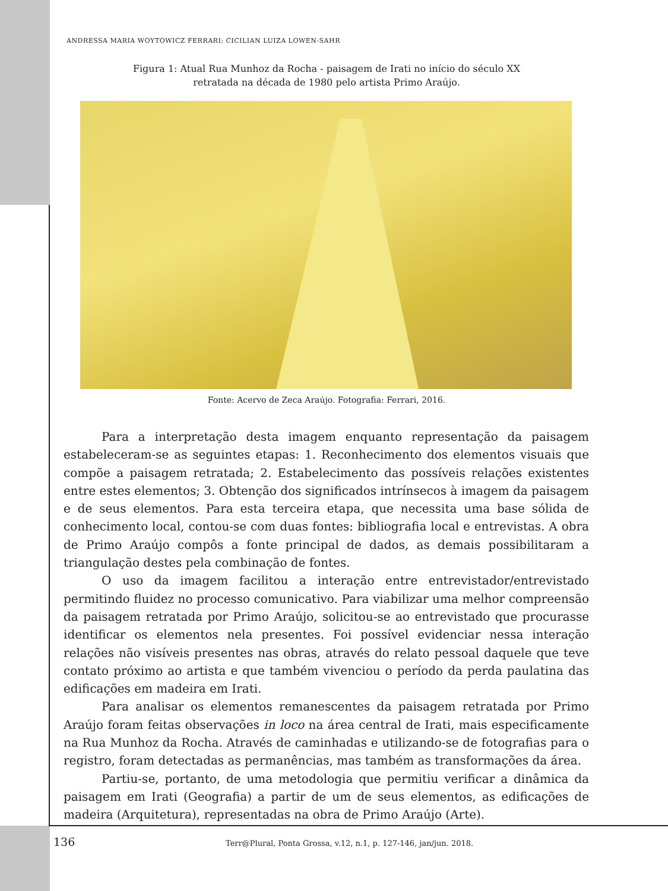ANDRESSA MARIA WOYTOWICZ FERRARI; CICILIAN LUIZA LOWEN-SAHR
Figura 1: Atual Rua Munhoz da Rocha - paisagem de Irati no início do século XX
retratada na década de 1980 pelo artista Primo Araújo.
Fonte: Acervo de Zeca Araújo. Fotografia: Ferrari, 2016.
Para a interpretação desta imagem enquanto representação da paisagem estabeleceram-se as seguintes etapas: 1. Reconhecimento dos elementos visuais que compõe a paisagem retratada; 2. Estabelecimento das possíveis relações existentes entre estes elementos; 3. Obtenção dos significados intrínsecos à imagem da paisagem e de seus elementos. Para esta terceira etapa, que necessita uma base sólida de conhecimento local, contou-se com duas fontes: bibliografia local e entrevistas. A obra de Primo Araújo compôs a fonte principal de dados, as demais possibilitaram a triangulação destes pela combinação de fontes.
O uso da imagem facilitou a interação entre entrevistador/entrevistado permitindo fluidez no processo comunicativo. Para viabilizar uma melhor compreensão da paisagem retratada por Primo Araújo, solicitou-se ao entrevistado que procurasse identificar os elementos nela presentes. Foi possível evidenciar nessa interação relações não visíveis presentes nas obras, através do relato pessoal daquele que teve contato próximo ao artista e que também vivenciou o período da perda paulatina das edificações em madeira em Irati.
Para analisar os elementos remanescentes da paisagem retratada por Primo Araújo foram feitas observações in loco na área central de Irati, mais especificamente na Rua Munhoz da Rocha. Através de caminhadas e utilizando-se de fotografias para o registro, foram detectadas as permanências, mas também as transformações da área.
Partiu-se, portanto, de uma metodologia que permitiu verificar a dinâmica da paisagem em Irati (Geografia) a partir de um de seus elementos, as edificações de madeira (Arquitetura), representadas na obra de Primo Araújo (Arte).
136 Terr@Plural, Ponta Grossa, v.12, n.1, p. 127-146, jan/jun. 2018.